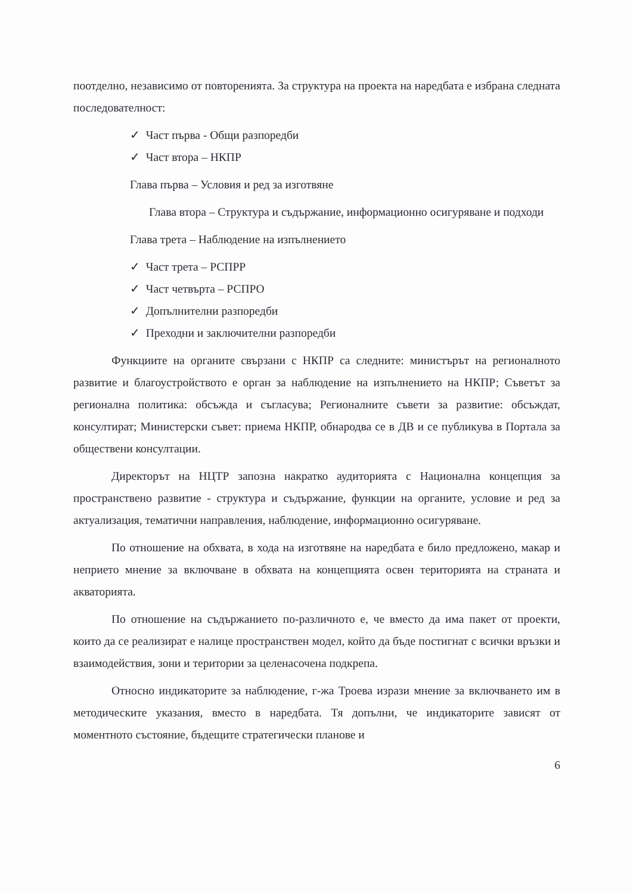поотделно, независимо от повторенията. За структура на проекта на наредбата е избрана следната последователност:
✓ Част първа - Общи разпоредби
✓ Част втора – НКПР
Глава първа – Условия и ред за изготвяне
Глава втора – Структура и съдържание, информационно осигуряване и подходи
Глава трета – Наблюдение на изпълнението
✓ Част трета – РСПРР
✓ Част четвърта – РСПРО
✓ Допълнителни разпоредби
✓ Преходни и заключителни разпоредби
Функциите на органите свързани с НКПР са следните: министърът на регионалното развитие и благоустройството е орган за наблюдение на изпълнението на НКПР; Съветът за регионална политика: обсъжда и съгласува; Регионалните съвети за развитие: обсъждат, консултират; Министерски съвет: приема НКПР, обнародва се в ДВ и се публикува в Портала за обществени консултации.
Директорът на НЦТР запозна накратко аудиторията с Национална концепция за пространствено развитие - структура и съдържание, функции на органите, условие и ред за актуализация, тематични направления, наблюдение, информационно осигуряване.
По отношение на обхвата, в хода на изготвяне на наредбата е било предложено, макар и неприето мнение за включване в обхвата на концепцията освен територията на страната и акваторията.
По отношение на съдържанието по-различното е, че вместо да има пакет от проекти, които да се реализират е налице пространствен модел, който да бъде постигнат с всички връзки и взаимодействия, зони и територии за целенасочена подкрепа.
Относно индикаторите за наблюдение, г-жа Троева изрази мнение за включването им в методическите указания, вместо в наредбата. Тя допълни, че индикаторите зависят от моментното състояние, бъдещите стратегически планове и
6